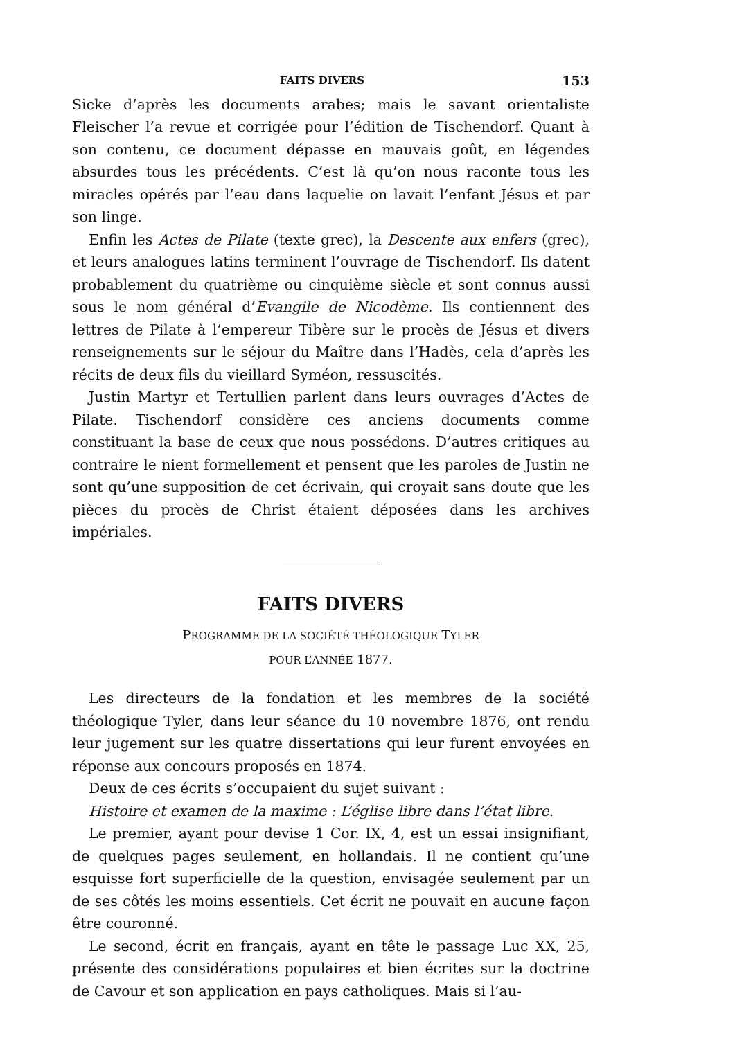FAITS DIVERS 153
Sicke d’après les documents arabes; mais le savant orientaliste Fleischer l’a revue et corrigée pour l’édition de Tischendorf. Quant à son contenu, ce document dépasse en mauvais goût, en légendes absurdes tous les précédents. C’est là qu’on nous raconte tous les miracles opérés par l’eau dans laquelie on lavait l’enfant Jésus et par son linge.
Enfin les Actes de Pilate (texte grec), la Descente aux enfers (grec), et leurs analogues latins terminent l’ouvrage de Tischendorf. Ils datent probablement du quatrième ou cinquième siècle et sont connus aussi sous le nom général d’Evangile de Nicodème. Ils contiennent des lettres de Pilate à l’empereur Tibère sur le procès de Jésus et divers renseignements sur le séjour du Maître dans l’Hadès, cela d’après les récits de deux fils du vieillard Syméon, ressuscités.
Justin Martyr et Tertullien parlent dans leurs ouvrages d’Actes de Pilate. Tischendorf considère ces anciens documents comme constituant la base de ceux que nous possédons. D’autres critiques au contraire le nient formellement et pensent que les paroles de Justin ne sont qu’une supposition de cet écrivain, qui croyait sans doute que les pièces du procès de Christ étaient déposées dans les archives impériales.
FAITS DIVERS
PROGRAMME DE LA SOCIÉTÉ THÉOLOGIQUE TYLER
POUR L’ANNÉE 1877.
Les directeurs de la fondation et les membres de la société théologique Tyler, dans leur séance du 10 novembre 1876, ont rendu leur jugement sur les quatre dissertations qui leur furent envoyées en réponse aux concours proposés en 1874.
Deux de ces écrits s’occupaient du sujet suivant :
Histoire et examen de la maxime : L’église libre dans l’état libre.
Le premier, ayant pour devise 1 Cor. IX, 4, est un essai insignifiant, de quelques pages seulement, en hollandais. Il ne contient qu’une esquisse fort superficielle de la question, envisagée seulement par un de ses côtés les moins essentiels. Cet écrit ne pouvait en aucune façon être couronné.
Le second, écrit en français, ayant en tête le passage Luc XX, 25, présente des considérations populaires et bien écrites sur la doctrine de Cavour et son application en pays catholiques. Mais si l’au-